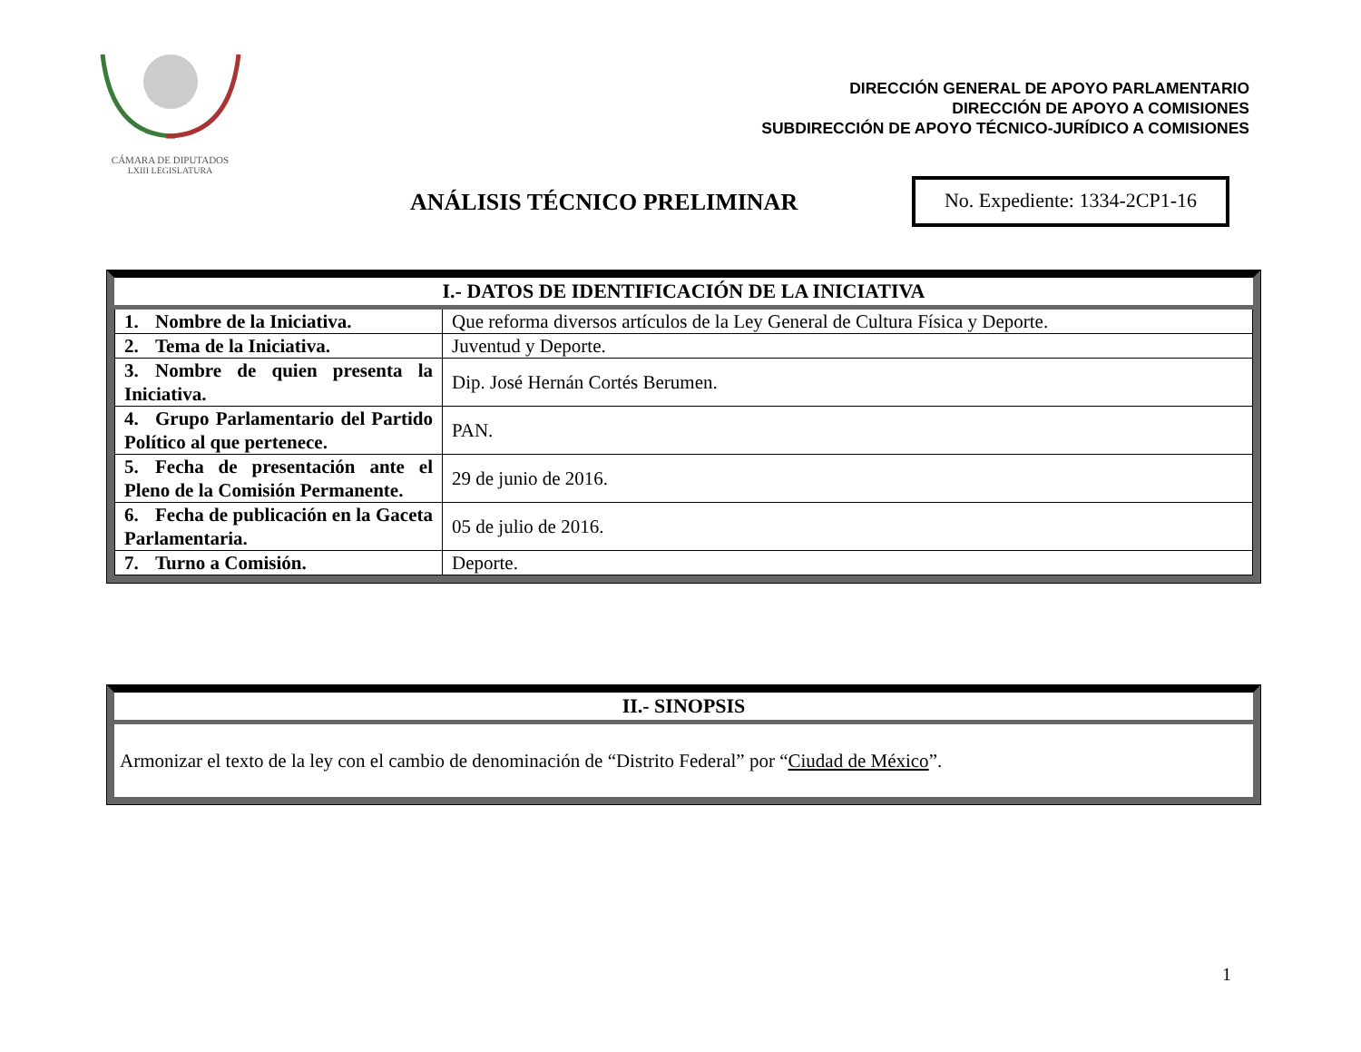CÁMARA DE DIPUTADOS
LXIII LEGISLATURA
DIRECCIÓN GENERAL DE APOYO PARLAMENTARIO
DIRECCIÓN DE APOYO A COMISIONES
SUBDIRECCIÓN DE APOYO TÉCNICO-JURÍDICO A COMISIONES
ANÁLISIS TÉCNICO PRELIMINAR
No. Expediente: 1334-2CP1-16
| I.- DATOS DE IDENTIFICACIÓN DE LA INICIATIVA | |
| --- | --- |
| 1. Nombre de la Iniciativa. | Que reforma diversos artículos de la Ley General de Cultura Física y Deporte. |
| 2. Tema de la Iniciativa. | Juventud y Deporte. |
| 3. Nombre de quien presenta la Iniciativa. | Dip. José Hernán Cortés Berumen. |
| 4. Grupo Parlamentario del Partido Político al que pertenece. | PAN. |
| 5. Fecha de presentación ante el Pleno de la Comisión Permanente. | 29 de junio de 2016. |
| 6. Fecha de publicación en la Gaceta Parlamentaria. | 05 de julio de 2016. |
| 7. Turno a Comisión. | Deporte. |
| II.- SINOPSIS |
| --- |
| Armonizar el texto de la ley con el cambio de denominación de “Distrito Federal” por “ Ciudad de México ”. |
1